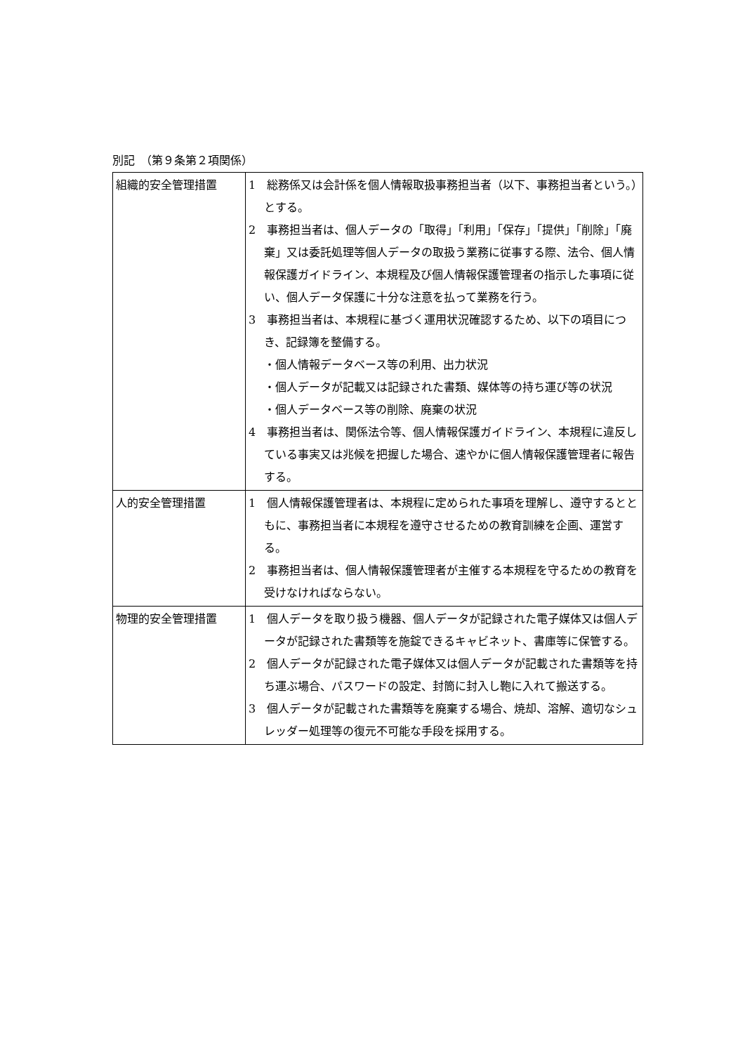別記　（第９条第２項関係）
| 組織的安全管理措置 | 1 総務係又は会計係を個人情報取扱事務担当者（以下、事務担当者という。）とする。 2 事務担当者は、個人データの「取得」「利用」「保存」「提供」「削除」「廃棄」又は委託処理等個人データの取扱う業務に従事する際、法令、個人情報保護ガイドライン、本規程及び個人情報保護管理者の指示した事項に従い、個人データ保護に十分な注意を払って業務を行う。 3 事務担当者は、本規程に基づく運用状況確認するため、以下の項目につき、記録簿を整備する。 ・個人情報データベース等の利用、出力状況 ・個人データが記載又は記録された書類、媒体等の持ち運び等の状況 ・個人データベース等の削除、廃棄の状況 4 事務担当者は、関係法令等、個人情報保護ガイドライン、本規程に違反している事実又は兆候を把握した場合、速やかに個人情報保護管理者に報告する。 |
| 人的安全管理措置 | 1 個人情報保護管理者は、本規程に定められた事項を理解し、遵守するとともに、事務担当者に本規程を遵守させるための教育訓練を企画、運営する。 2 事務担当者は、個人情報保護管理者が主催する本規程を守るための教育を受けなければならない。 |
| 物理的安全管理措置 | 1 個人データを取り扱う機器、個人データが記録された電子媒体又は個人データが記録された書類等を施錠できるキャビネット、書庫等に保管する。 2 個人データが記録された電子媒体又は個人データが記載された書類等を持ち運ぶ場合、パスワードの設定、封筒に封入し鞄に入れて搬送する。 3 個人データが記載された書類等を廃棄する場合、焼却、溶解、適切なシュレッダー処理等の復元不可能な手段を採用する。 |